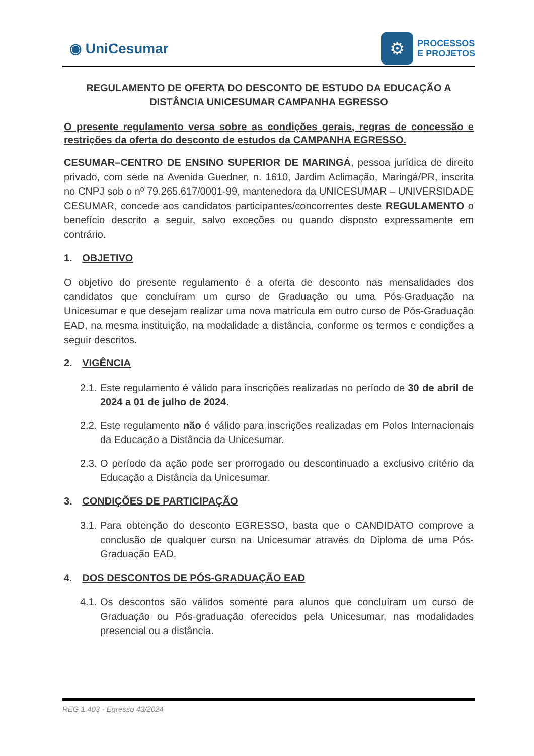◉ UniCesumar
⚙
PROCESSOS
E PROJETOS
REGULAMENTO DE OFERTA DO DESCONTO DE ESTUDO DA EDUCAÇÃO A DISTÂNCIA UNICESUMAR CAMPANHA EGRESSO
O presente regulamento versa sobre as condições gerais, regras de concessão e restrições da oferta do desconto de estudos da CAMPANHA EGRESSO.
CESUMAR–CENTRO DE ENSINO SUPERIOR DE MARINGÁ, pessoa jurídica de direito privado, com sede na Avenida Guedner, n. 1610, Jardim Aclimação, Maringá/PR, inscrita no CNPJ sob o nº 79.265.617/0001-99, mantenedora da UNICESUMAR – UNIVERSIDADE CESUMAR, concede aos candidatos participantes/concorrentes deste REGULAMENTO o benefício descrito a seguir, salvo exceções ou quando disposto expressamente em contrário.
1. OBJETIVO
O objetivo do presente regulamento é a oferta de desconto nas mensalidades dos candidatos que concluíram um curso de Graduação ou uma Pós-Graduação na Unicesumar e que desejam realizar uma nova matrícula em outro curso de Pós-Graduação EAD, na mesma instituição, na modalidade a distância, conforme os termos e condições a seguir descritos.
2. VIGÊNCIA
2.1. Este regulamento é válido para inscrições realizadas no período de 30 de abril de 2024 a 01 de julho de 2024.
2.2. Este regulamento não é válido para inscrições realizadas em Polos Internacionais da Educação a Distância da Unicesumar.
2.3. O período da ação pode ser prorrogado ou descontinuado a exclusivo critério da Educação a Distância da Unicesumar.
3. CONDIÇÕES DE PARTICIPAÇÃO
3.1. Para obtenção do desconto EGRESSO, basta que o CANDIDATO comprove a conclusão de qualquer curso na Unicesumar através do Diploma de uma Pós-Graduação EAD.
4. DOS DESCONTOS DE PÓS-GRADUAÇÃO EAD
4.1. Os descontos são válidos somente para alunos que concluíram um curso de Graduação ou Pós-graduação oferecidos pela Unicesumar, nas modalidades presencial ou a distância.
REG 1.403 - Egresso 43/2024